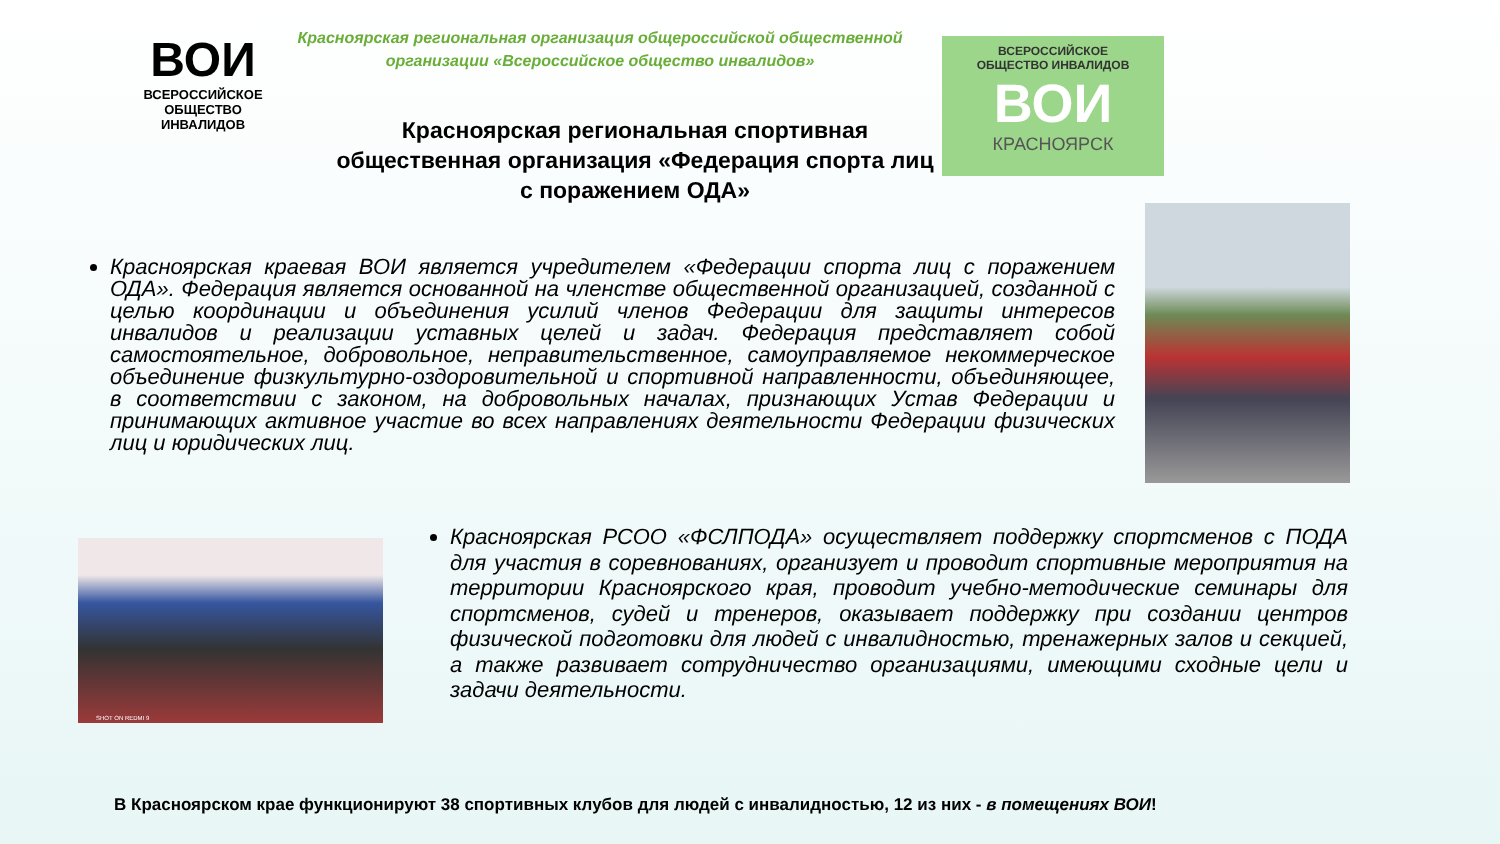ВОИ
ВСЕРОССИЙСКОЕ
ОБЩЕСТВО
ИНВАЛИДОВ
Красноярская региональная организация общероссийской общественной организации «Всероссийское общество инвалидов»
ВСЕРОССИЙСКОЕ
ОБЩЕСТВО ИНВАЛИДОВ
ВОИ
КРАСНОЯРСК
Красноярская региональная спортивная общественная организация «Федерация спорта лиц с поражением ОДА»
Красноярская краевая ВОИ является учредителем «Федерации спорта лиц с поражением ОДА». Федерация является основанной на членстве общественной организацией, созданной с целью координации и объединения усилий членов Федерации для защиты интересов инвалидов и реализации уставных целей и задач. Федерация представляет собой самостоятельное, добровольное, неправительственное, самоуправляемое некоммерческое объединение физкультурно-оздоровительной и спортивной направленности, объединяющее, в соответствии с законом, на добровольных началах, признающих Устав Федерации и принимающих активное участие во всех направлениях деятельности Федерации физических лиц и юридических лиц.
SHOT ON REDMI 9
Красноярская РСОО «ФСЛПОДА» осуществляет поддержку спортсменов с ПОДА для участия в соревнованиях, организует и проводит спортивные мероприятия на территории Красноярского края, проводит учебно-методические семинары для спортсменов, судей и тренеров, оказывает поддержку при создании центров физической подготовки для людей с инвалидностью, тренажерных залов и секцией, а также развивает сотрудничество организациями, имеющими сходные цели и задачи деятельности.
В Красноярском крае функционируют 38 спортивных клубов для людей с инвалидностью, 12 из них - в помещениях ВОИ!